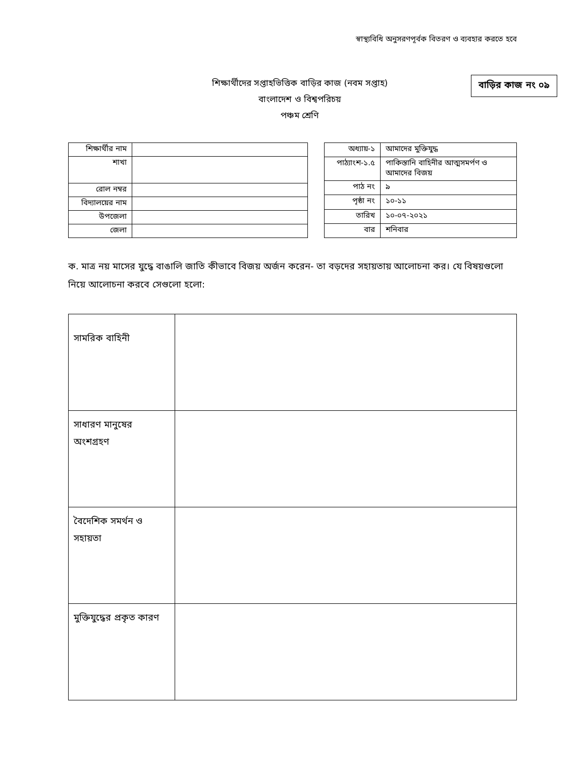স্বাস্থ্যবিধি অনুসরণপূর্বক বিতরণ ও ব্যবহার করতে হবে
শিক্ষার্থীদের সপ্তাহভিত্তিক বাড়ির কাজ (নবম সপ্তাহ)
বাংলাদেশ ও বিশ্বপরিচয়
পঞ্চম শ্রেণি
বাড়ির কাজ নং ০৯
| শিক্ষার্থীর নাম | |
| শাখা | |
| রোল নম্বর | |
| বিদ্যালয়ের নাম | |
| উপজেলা | |
| জেলা | |
| অধ্যায়-১ | আমাদের মুক্তিযুদ্ধ |
| পাঠ্যাংশ-১.৫ | পাকিস্তানি বাহিনীর আত্মসমর্পণ ও আমাদের বিজয় |
| পাঠ নং | ৯ |
| পৃষ্ঠা নং | ১০-১১ |
| তারিখ | ১০-০৭-২০২১ |
| বার | শনিবার |
ক. মাত্র নয় মাসের যুদ্ধে বাঙালি জাতি কীভাবে বিজয় অর্জন করেন- তা বড়দের সহায়তায় আলোচনা কর। যে বিষয়গুলো নিয়ে আলোচনা করবে সেগুলো হলো:
| সামরিক বাহিনী | |
| সাধারণ মানুষের অংশগ্রহণ | |
| বৈদেশিক সমর্থন ও সহায়তা | |
| মুক্তিযুদ্ধের প্রকৃত কারণ | |